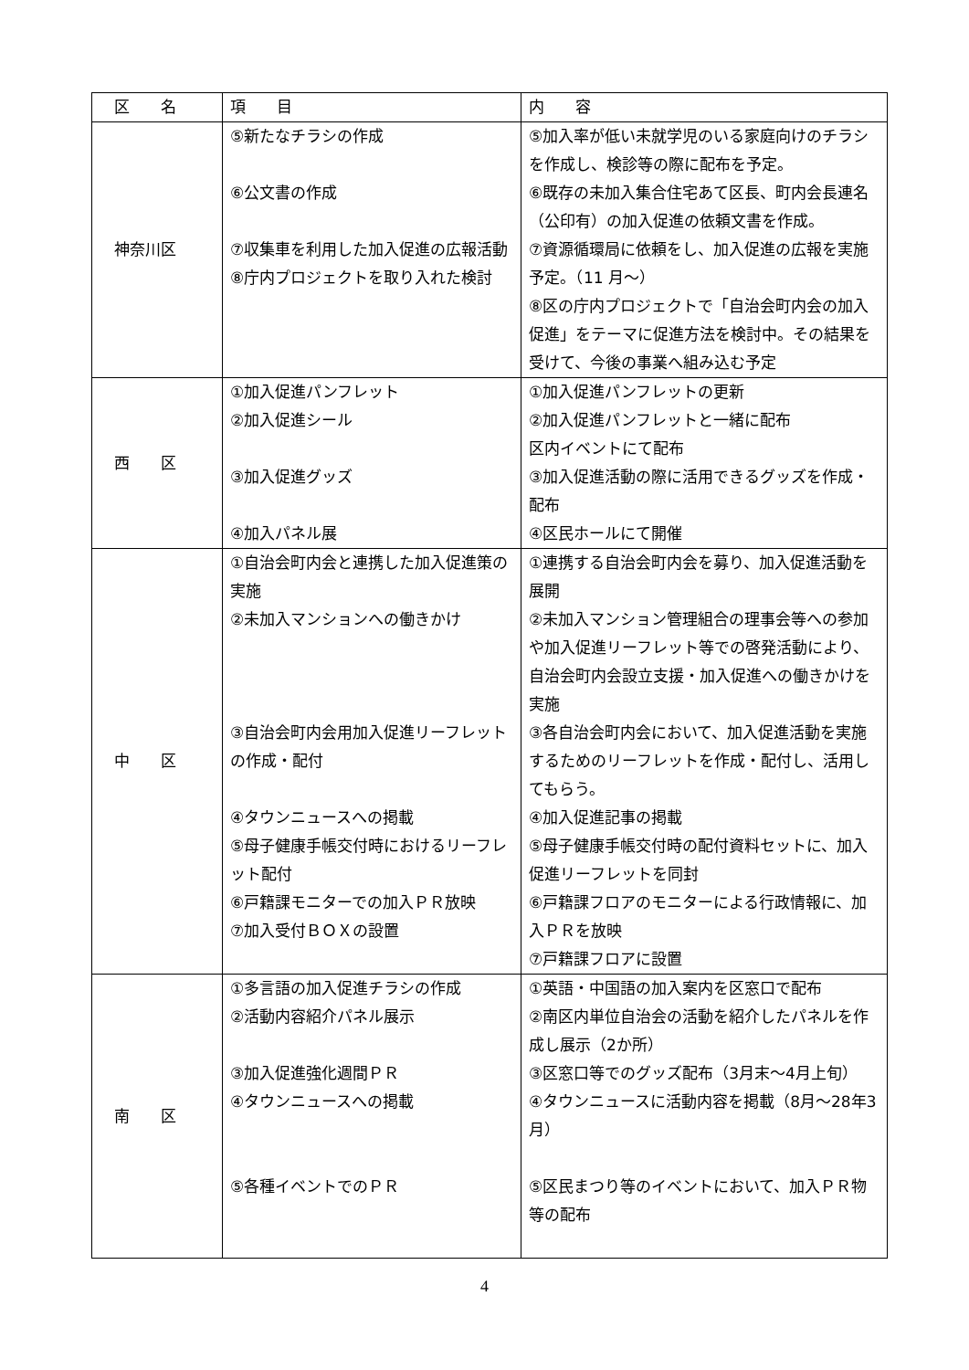| 区 名 | 項 目 | 内 容 |
| --- | --- | --- |
| 神奈川区 | ⑤新たなチラシの作成 ⑥公文書の作成 ⑦収集車を利用した加入促進の広報活動 ⑧庁内プロジェクトを取り入れた検討 | ⑤加入率が低い未就学児のいる家庭向けのチラシを作成し、検診等の際に配布を予定。 ⑥既存の未加入集合住宅あて区長、町内会長連名（公印有）の加入促進の依頼文書を作成。 ⑦資源循環局に依頼をし、加入促進の広報を実施予定。（11 月～） ⑧区の庁内プロジェクトで「自治会町内会の加入促進」をテーマに促進方法を検討中。その結果を受けて、今後の事業へ組み込む予定 |
| 西 区 | ①加入促進パンフレット ②加入促進シール ③加入促進グッズ ④加入パネル展 | ①加入促進パンフレットの更新 ②加入促進パンフレットと一緒に配布 区内イベントにて配布 ③加入促進活動の際に活用できるグッズを作成・配布 ④区民ホールにて開催 |
| 中 区 | ①自治会町内会と連携した加入促進策の実施 ②未加入マンションへの働きかけ ③自治会町内会用加入促進リーフレットの作成・配付 ④タウンニュースへの掲載 ⑤母子健康手帳交付時におけるリーフレット配付 ⑥戸籍課モニターでの加入ＰＲ放映 ⑦加入受付ＢＯＸの設置 | ①連携する自治会町内会を募り、加入促進活動を展開 ②未加入マンション管理組合の理事会等への参加や加入促進リーフレット等での啓発活動により、自治会町内会設立支援・加入促進への働きかけを実施 ③各自治会町内会において、加入促進活動を実施するためのリーフレットを作成・配付し、活用してもらう。 ④加入促進記事の掲載 ⑤母子健康手帳交付時の配付資料セットに、加入促進リーフレットを同封 ⑥戸籍課フロアのモニターによる行政情報に、加入ＰＲを放映 ⑦戸籍課フロアに設置 |
| 南 区 | ①多言語の加入促進チラシの作成 ②活動内容紹介パネル展示 ③加入促進強化週間ＰＲ ④タウンニュースへの掲載 ⑤各種イベントでのＰＲ | ①英語・中国語の加入案内を区窓口で配布 ②南区内単位自治会の活動を紹介したパネルを作成し展示（2か所） ③区窓口等でのグッズ配布（3月末～4月上旬） ④タウンニュースに活動内容を掲載（8月～28年3月） ⑤区民まつり等のイベントにおいて、加入ＰＲ物等の配布 |
4